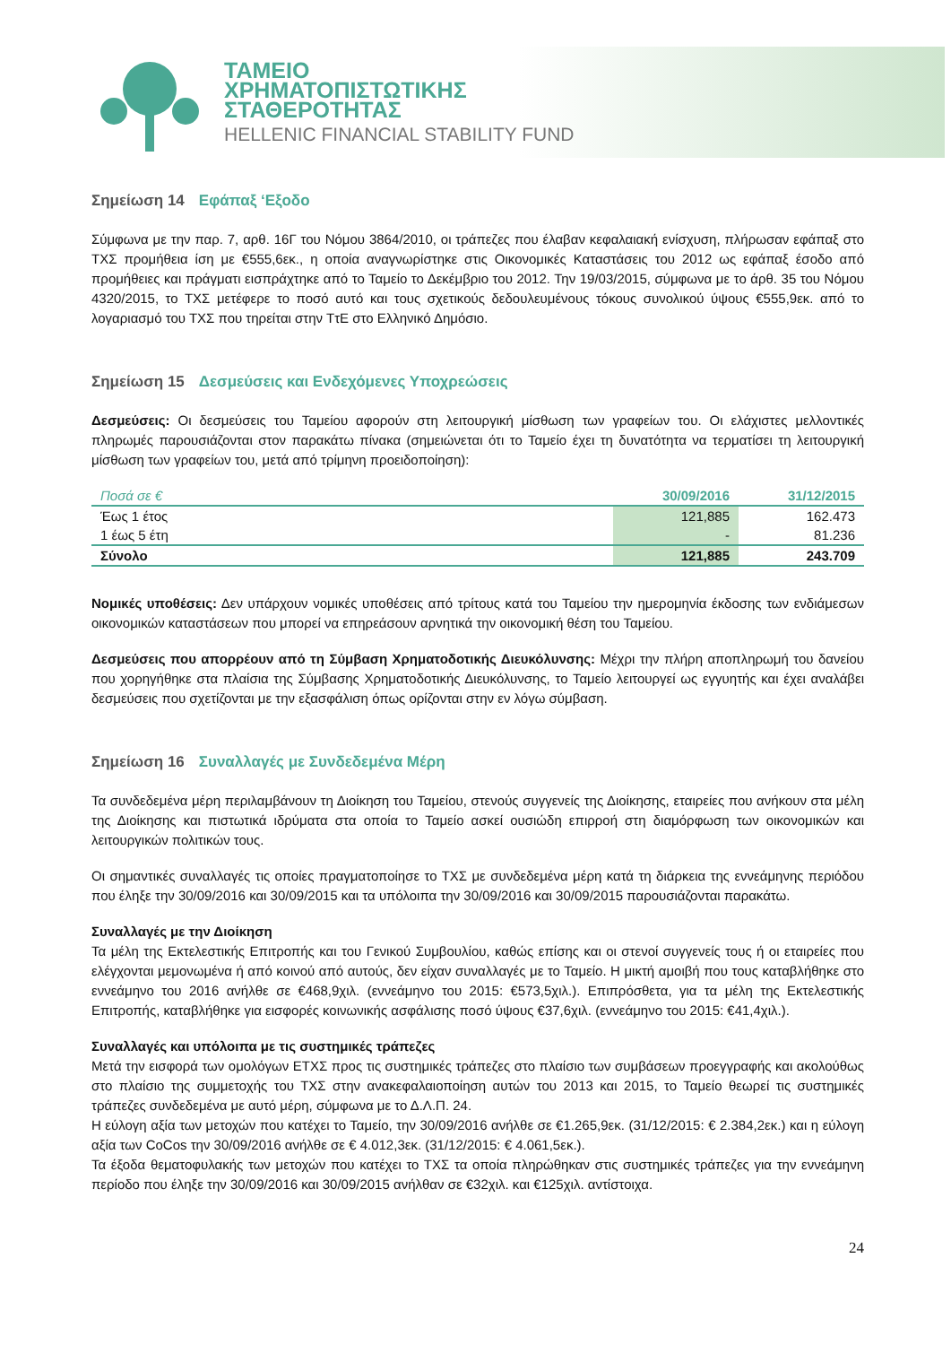ΤΑΜΕΙΟ
ΧΡΗΜΑΤΟΠΙΣΤΩΤΙΚΗΣ
ΣΤΑΘΕΡΟΤΗΤΑΣ
HELLENIC FINANCIAL STABILITY FUND
Σημείωση 14 Εφάπαξ ‘Εξοδο
Σύμφωνα με την παρ. 7, αρθ. 16Γ του Νόμου 3864/2010, οι τράπεζες που έλαβαν κεφαλαιακή ενίσχυση, πλήρωσαν εφάπαξ στο ΤΧΣ προμήθεια ίση με €555,6εκ., η οποία αναγνωρίστηκε στις Οικονομικές Καταστάσεις του 2012 ως εφάπαξ έσοδο από προμήθειες και πράγματι εισπράχτηκε από το Ταμείο το Δεκέμβριο του 2012. Την 19/03/2015, σύμφωνα με το άρθ. 35 του Νόμου 4320/2015, το ΤΧΣ μετέφερε το ποσό αυτό και τους σχετικούς δεδουλευμένους τόκους συνολικού ύψους €555,9εκ. από το λογαριασμό του ΤΧΣ που τηρείται στην ΤτΕ στο Ελληνικό Δημόσιο.
Σημείωση 15 Δεσμεύσεις και Ενδεχόμενες Υποχρεώσεις
Δεσμεύσεις: Οι δεσμεύσεις του Ταμείου αφορούν στη λειτουργική μίσθωση των γραφείων του. Οι ελάχιστες μελλοντικές πληρωμές παρουσιάζονται στον παρακάτω πίνακα (σημειώνεται ότι το Ταμείο έχει τη δυνατότητα να τερματίσει τη λειτουργική μίσθωση των γραφείων του, μετά από τρίμηνη προειδοποίηση):
| Ποσά σε € | 30/09/2016 | 31/12/2015 |
| --- | --- | --- |
| Έως 1 έτος | 121,885 | 162.473 |
| 1 έως 5 έτη | - | 81.236 |
| Σύνολο | 121,885 | 243.709 |
Νομικές υποθέσεις: Δεν υπάρχουν νομικές υποθέσεις από τρίτους κατά του Ταμείου την ημερομηνία έκδοσης των ενδιάμεσων οικονομικών καταστάσεων που μπορεί να επηρεάσουν αρνητικά την οικονομική θέση του Ταμείου.
Δεσμεύσεις που απορρέουν από τη Σύμβαση Χρηματοδοτικής Διευκόλυνσης: Μέχρι την πλήρη αποπληρωμή του δανείου που χορηγήθηκε στα πλαίσια της Σύμβασης Χρηματοδοτικής Διευκόλυνσης, το Ταμείο λειτουργεί ως εγγυητής και έχει αναλάβει δεσμεύσεις που σχετίζονται με την εξασφάλιση όπως ορίζονται στην εν λόγω σύμβαση.
Σημείωση 16 Συναλλαγές με Συνδεδεμένα Μέρη
Τα συνδεδεμένα μέρη περιλαμβάνουν τη Διοίκηση του Ταμείου, στενούς συγγενείς της Διοίκησης, εταιρείες που ανήκουν στα μέλη της Διοίκησης και πιστωτικά ιδρύματα στα οποία το Ταμείο ασκεί ουσιώδη επιρροή στη διαμόρφωση των οικονομικών και λειτουργικών πολιτικών τους.
Οι σημαντικές συναλλαγές τις οποίες πραγματοποίησε το ΤΧΣ με συνδεδεμένα μέρη κατά τη διάρκεια της εννεάμηνης περιόδου που έληξε την 30/09/2016 και 30/09/2015 και τα υπόλοιπα την 30/09/2016 και 30/09/2015 παρουσιάζονται παρακάτω.
Συναλλαγές με την Διοίκηση
Τα μέλη της Εκτελεστικής Επιτροπής και του Γενικού Συμβουλίου, καθώς επίσης και οι στενοί συγγενείς τους ή οι εταιρείες που ελέγχονται μεμονωμένα ή από κοινού από αυτούς, δεν είχαν συναλλαγές με το Ταμείο. Η μικτή αμοιβή που τους καταβλήθηκε στο εννεάμηνο του 2016 ανήλθε σε €468,9χιλ. (εννεάμηνο του 2015: €573,5χιλ.). Επιπρόσθετα, για τα μέλη της Εκτελεστικής Επιτροπής, καταβλήθηκε για εισφορές κοινωνικής ασφάλισης ποσό ύψους €37,6χιλ. (εννεάμηνο του 2015: €41,4χιλ.).
Συναλλαγές και υπόλοιπα με τις συστημικές τράπεζες
Μετά την εισφορά των ομολόγων ΕΤΧΣ προς τις συστημικές τράπεζες στο πλαίσιο των συμβάσεων προεγγραφής και ακολούθως στο πλαίσιο της συμμετοχής του ΤΧΣ στην ανακεφαλαιοποίηση αυτών του 2013 και 2015, το Ταμείο θεωρεί τις συστημικές τράπεζες συνδεδεμένα με αυτό μέρη, σύμφωνα με το Δ.Λ.Π. 24.
Η εύλογη αξία των μετοχών που κατέχει το Ταμείο, την 30/09/2016 ανήλθε σε €1.265,9εκ. (31/12/2015: € 2.384,2εκ.) και η εύλογη αξία των CoCos την 30/09/2016 ανήλθε σε € 4.012,3εκ. (31/12/2015: € 4.061,5εκ.).
Τα έξοδα θεματοφυλακής των μετοχών που κατέχει το ΤΧΣ τα οποία πληρώθηκαν στις συστημικές τράπεζες για την εννεάμηνη περίοδο που έληξε την 30/09/2016 και 30/09/2015 ανήλθαν σε €32χιλ. και €125χιλ. αντίστοιχα.
24